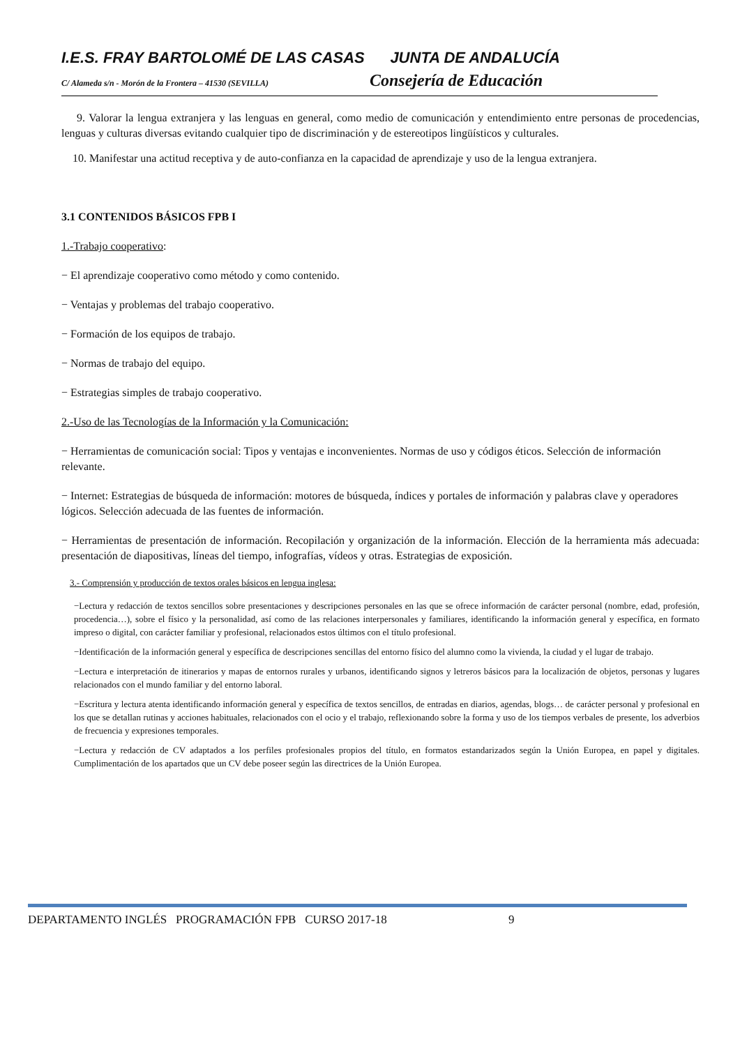I.E.S. FRAY BARTOLOMÉ DE LAS CASAS JUNTA DE ANDALUCÍA
C/ Alameda s/n - Morón de la Frontera – 41530 (SEVILLA) Consejería de Educación
9. Valorar la lengua extranjera y las lenguas en general, como medio de comunicación y entendimiento entre personas de procedencias, lenguas y culturas diversas evitando cualquier tipo de discriminación y de estereotipos lingüísticos y culturales.
10. Manifestar una actitud receptiva y de auto-confianza en la capacidad de aprendizaje y uso de la lengua extranjera.
3.1 CONTENIDOS BÁSICOS FPB I
1.-Trabajo cooperativo:
− El aprendizaje cooperativo como método y como contenido.
− Ventajas y problemas del trabajo cooperativo.
− Formación de los equipos de trabajo.
− Normas de trabajo del equipo.
− Estrategias simples de trabajo cooperativo.
2.-Uso de las Tecnologías de la Información y la Comunicación:
− Herramientas de comunicación social: Tipos y ventajas e inconvenientes. Normas de uso y códigos éticos. Selección de información relevante.
− Internet: Estrategias de búsqueda de información: motores de búsqueda, índices y portales de información y palabras clave y operadores lógicos. Selección adecuada de las fuentes de información.
− Herramientas de presentación de información. Recopilación y organización de la información. Elección de la herramienta más adecuada: presentación de diapositivas, líneas del tiempo, infografías, vídeos y otras. Estrategias de exposición.
3.- Comprensión y producción de textos orales básicos en lengua inglesa:
−Lectura y redacción de textos sencillos sobre presentaciones y descripciones personales en las que se ofrece información de carácter personal (nombre, edad, profesión, procedencia…), sobre el físico y la personalidad, así como de las relaciones interpersonales y familiares, identificando la información general y específica, en formato impreso o digital, con carácter familiar y profesional, relacionados estos últimos con el título profesional.
−Identificación de la información general y específica de descripciones sencillas del entorno físico del alumno como la vivienda, la ciudad y el lugar de trabajo.
−Lectura e interpretación de itinerarios y mapas de entornos rurales y urbanos, identificando signos y letreros básicos para la localización de objetos, personas y lugares relacionados con el mundo familiar y del entorno laboral.
−Escritura y lectura atenta identificando información general y específica de textos sencillos, de entradas en diarios, agendas, blogs… de carácter personal y profesional en los que se detallan rutinas y acciones habituales, relacionados con el ocio y el trabajo, reflexionando sobre la forma y uso de los tiempos verbales de presente, los adverbios de frecuencia y expresiones temporales.
−Lectura y redacción de CV adaptados a los perfiles profesionales propios del título, en formatos estandarizados según la Unión Europea, en papel y digitales. Cumplimentación de los apartados que un CV debe poseer según las directrices de la Unión Europea.
DEPARTAMENTO INGLÉS PROGRAMACIÓN FPB CURSO 2017-18 9